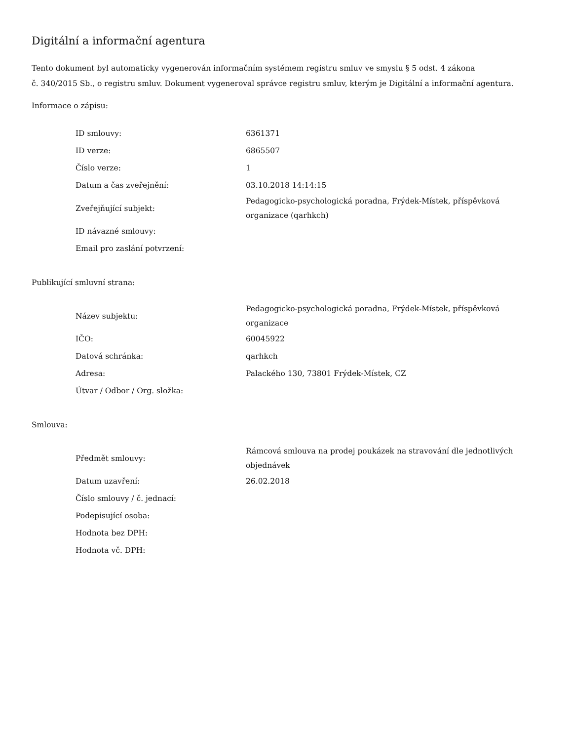Digitální a informační agentura
Tento dokument byl automaticky vygenerován informačním systémem registru smluv ve smyslu § 5 odst. 4 zákona
č. 340/2015 Sb., o registru smluv. Dokument vygeneroval správce registru smluv, kterým je Digitální a informační agentura.
Informace o zápisu:
| ID smlouvy: | 6361371 |
| ID verze: | 6865507 |
| Číslo verze: | 1 |
| Datum a čas zveřejnění: | 03.10.2018 14:14:15 |
| Zveřejňující subjekt: | Pedagogicko-psychologická poradna, Frýdek-Místek, příspěvková organizace (qarhkch) |
| ID návazné smlouvy: | |
| Email pro zaslání potvrzení: | |
Publikující smluvní strana:
| Název subjektu: | Pedagogicko-psychologická poradna, Frýdek-Místek, příspěvková organizace |
| IČO: | 60045922 |
| Datová schránka: | qarhkch |
| Adresa: | Palackého 130, 73801 Frýdek-Místek, CZ |
| Útvar / Odbor / Org. složka: | |
Smlouva:
| Předmět smlouvy: | Rámcová smlouva na prodej poukázek na stravování dle jednotlivých objednávek |
| Datum uzavření: | 26.02.2018 |
| Číslo smlouvy / č. jednací: | |
| Podepisující osoba: | |
| Hodnota bez DPH: | |
| Hodnota vč. DPH: | |